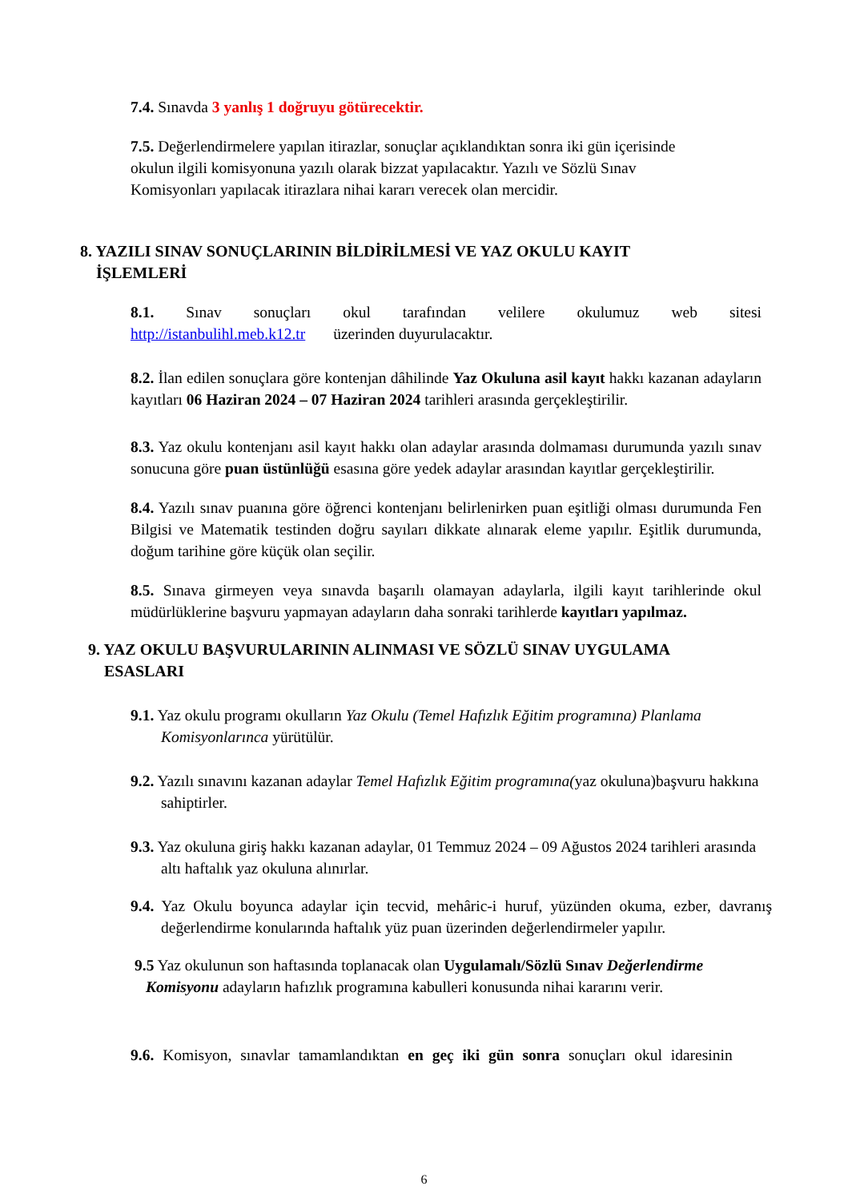7.4. Sınavda 3 yanlış 1 doğruyu götürecektir.
7.5. Değerlendirmelere yapılan itirazlar, sonuçlar açıklandıktan sonra iki gün içerisinde okulun ilgili komisyonuna yazılı olarak bizzat yapılacaktır. Yazılı ve Sözlü Sınav Komisyonları yapılacak itirazlara nihai kararı verecek olan mercidir.
8. YAZILI SINAV SONUÇLARININ BİLDİRİLMESİ VE YAZ OKULU KAYIT
İŞLEMLERİ
8.1. Sınav sonuçları okul tarafından velilere okulumuz web sitesi http://istanbulihl.meb.k12.tr üzerinden duyurulacaktır.
8.2. İlan edilen sonuçlara göre kontenjan dâhilinde Yaz Okuluna asil kayıt hakkı kazanan adayların kayıtları 06 Haziran 2024 – 07 Haziran 2024 tarihleri arasında gerçekleştirilir.
8.3. Yaz okulu kontenjanı asil kayıt hakkı olan adaylar arasında dolmaması durumunda yazılı sınav sonucuna göre puan üstünlüğü esasına göre yedek adaylar arasından kayıtlar gerçekleştirilir.
8.4. Yazılı sınav puanına göre öğrenci kontenjanı belirlenirken puan eşitliği olması durumunda Fen Bilgisi ve Matematik testinden doğru sayıları dikkate alınarak eleme yapılır. Eşitlik durumunda, doğum tarihine göre küçük olan seçilir.
8.5. Sınava girmeyen veya sınavda başarılı olamayan adaylarla, ilgili kayıt tarihlerinde okul müdürlüklerine başvuru yapmayan adayların daha sonraki tarihlerde kayıtları yapılmaz.
9. YAZ OKULU BAŞVURULARININ ALINMASI VE SÖZLÜ SINAV UYGULAMA
ESASLARI
9.1. Yaz okulu programı okulların Yaz Okulu (Temel Hafızlık Eğitim programına) Planlama Komisyonlarınca yürütülür.
9.2. Yazılı sınavını kazanan adaylar Temel Hafızlık Eğitim programına(yaz okuluna)başvuru hakkına sahiptirler.
9.3. Yaz okuluna giriş hakkı kazanan adaylar, 01 Temmuz 2024 – 09 Ağustos 2024 tarihleri arasında altı haftalık yaz okuluna alınırlar.
9.4. Yaz Okulu boyunca adaylar için tecvid, mehâric-i huruf, yüzünden okuma, ezber, davranış değerlendirme konularında haftalık yüz puan üzerinden değerlendirmeler yapılır.
9.5 Yaz okulunun son haftasında toplanacak olan Uygulamalı/Sözlü Sınav Değerlendirme Komisyonu adayların hafızlık programına kabulleri konusunda nihai kararını verir.
9.6. Komisyon, sınavlar tamamlandıktan en geç iki gün sonra sonuçları okul idaresinin
6